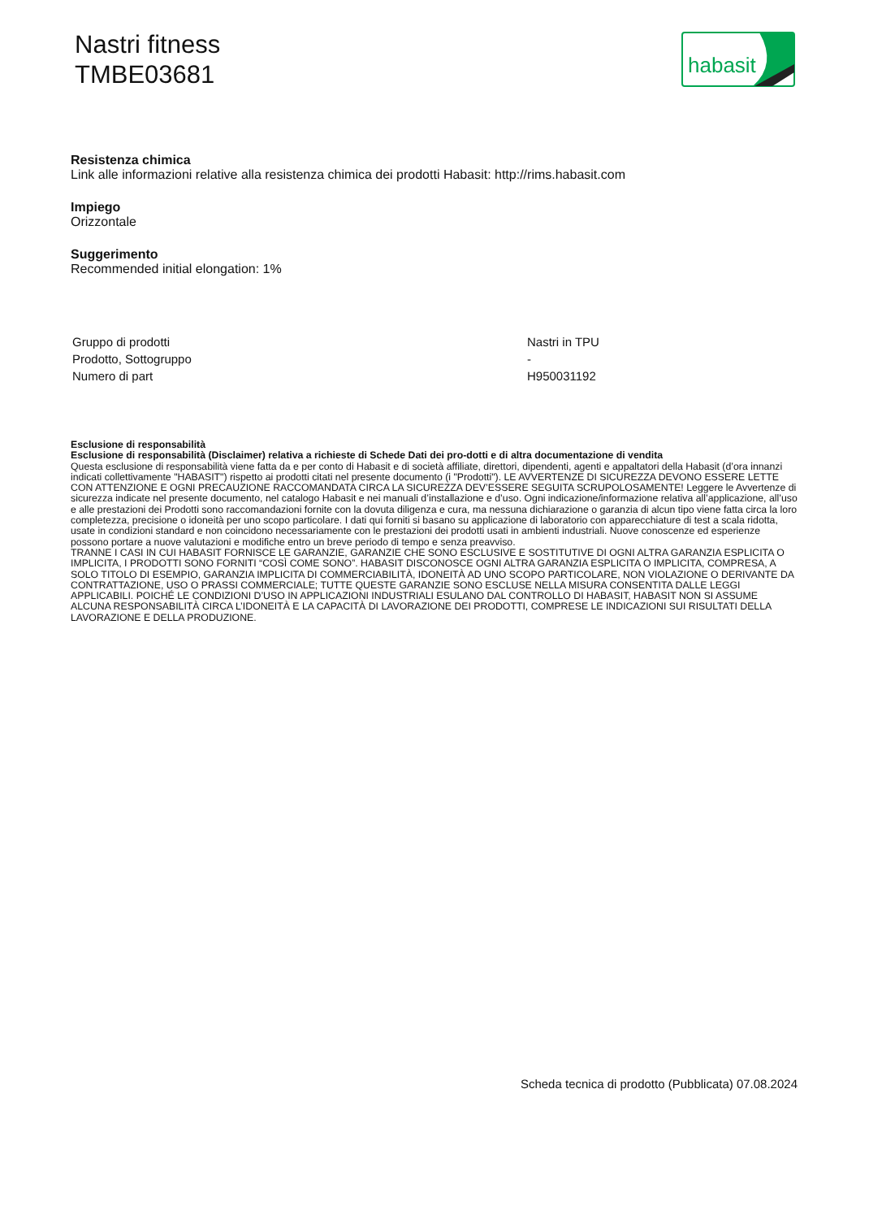Nastri fitness
TMBE03681
habasit
Resistenza chimica
Link alle informazioni relative alla resistenza chimica dei prodotti Habasit: http://rims.habasit.com
Impiego
Orizzontale
Suggerimento
Recommended initial elongation: 1%
| Gruppo di prodotti | Nastri in TPU |
| Prodotto, Sottogruppo | - |
| Numero di part | H950031192 |
Esclusione di responsabilità
Esclusione di responsabilità (Disclaimer) relativa a richieste di Schede Dati dei pro-dotti e di altra documentazione di vendita
Questa esclusione di responsabilità viene fatta da e per conto di Habasit e di società affiliate, direttori, dipendenti, agenti e appaltatori della Habasit (d’ora innanzi indicati collettivamente "HABASIT") rispetto ai prodotti citati nel presente documento (i "Prodotti"). LE AVVERTENZE DI SICUREZZA DEVONO ESSERE LETTE CON ATTENZIONE E OGNI PRECAUZIONE RACCOMANDATA CIRCA LA SICUREZZA DEV’ESSERE SEGUITA SCRUPOLOSAMENTE! Leggere le Avvertenze di sicurezza indicate nel presente documento, nel catalogo Habasit e nei manuali d’installazione e d’uso. Ogni indicazione/informazione relativa all’applicazione, all’uso e alle prestazioni dei Prodotti sono raccomandazioni fornite con la dovuta diligenza e cura, ma nessuna dichiarazione o garanzia di alcun tipo viene fatta circa la loro completezza, precisione o idoneità per uno scopo particolare. I dati qui forniti si basano su applicazione di laboratorio con apparecchiature di test a scala ridotta, usate in condizioni standard e non coincidono necessariamente con le prestazioni dei prodotti usati in ambienti industriali. Nuove conoscenze ed esperienze possono portare a nuove valutazioni e modifiche entro un breve periodo di tempo e senza preavviso.
TRANNE I CASI IN CUI HABASIT FORNISCE LE GARANZIE, GARANZIE CHE SONO ESCLUSIVE E SOSTITUTIVE DI OGNI ALTRA GARANZIA ESPLICITA O IMPLICITA, I PRODOTTI SONO FORNITI “COSÌ COME SONO”. HABASIT DISCONOSCE OGNI ALTRA GARANZIA ESPLICITA O IMPLICITA, COMPRESA, A SOLO TITOLO DI ESEMPIO, GARANZIA IMPLICITA DI COMMERCIABILITÀ, IDONEITÀ AD UNO SCOPO PARTICOLARE, NON VIOLAZIONE O DERIVANTE DA CONTRATTAZIONE, USO O PRASSI COMMERCIALE; TUTTE QUESTE GARANZIE SONO ESCLUSE NELLA MISURA CONSENTITA DALLE LEGGI APPLICABILI. POICHÉ LE CONDIZIONI D’USO IN APPLICAZIONI INDUSTRIALI ESULANO DAL CONTROLLO DI HABASIT, HABASIT NON SI ASSUME ALCUNA RESPONSABILITÀ CIRCA L’IDONEITÀ E LA CAPACITÀ DI LAVORAZIONE DEI PRODOTTI, COMPRESE LE INDICAZIONI SUI RISULTATI DELLA LAVORAZIONE E DELLA PRODUZIONE.
Scheda tecnica di prodotto (Pubblicata) 07.08.2024